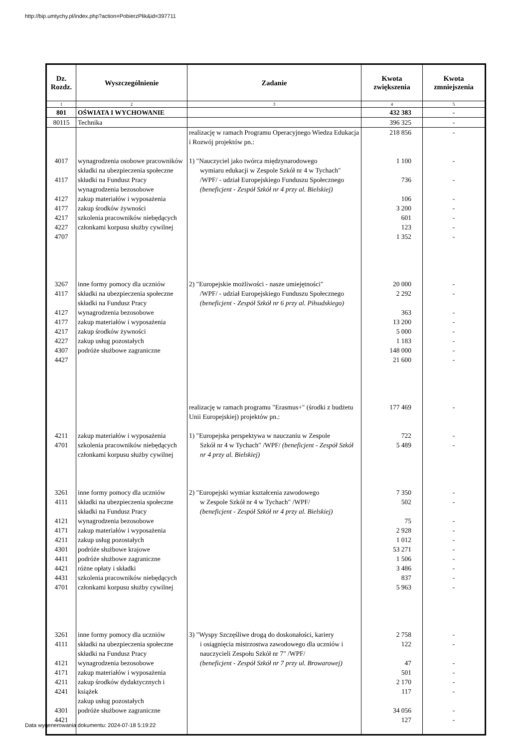http://bip.umtychy.pl/index.php?action=PobierzPlik&id=397711
| Dz. Rozdz. | Wyszczególnienie | Zadanie | Kwota zwiększenia | Kwota zmniejszenia |
| --- | --- | --- | --- | --- |
| 1 | 2 | 3 | 4 | 5 |
| 801 | OŚWIATA I WYCHOWANIE | | 432 383 | - |
| 80115 | Technika | | 396 325 | - |
| | | realizację w ramach Programu Operacyjnego Wiedza Edukacja i Rozwój projektów pn.: | 218 856 | - |
| 4017 4117 4127 4177 4217 4227 4707 | wynagrodzenia osobowe pracowników składki na ubezpieczenia społeczne składki na Fundusz Pracy wynagrodzenia bezosobowe zakup materiałów i wyposażenia zakup środków żywności szkolenia pracowników niebędących członkami korpusu służby cywilnej | 1) "Nauczyciel jako twórca międzynarodowego wymiaru edukacji w Zespole Szkół nr 4 w Tychach" /WPF/ - udział Europejskiego Funduszu Społecznego (beneficjent - Zespół Szkół nr 4 przy al. Bielskiej) | 1 100 736 106 3 200 601 123 1 352 | - - - - - - - |
| 3267 4117 4127 4177 4217 4227 4307 4427 | inne formy pomocy dla uczniów składki na ubezpieczenia społeczne składki na Fundusz Pracy wynagrodzenia bezosobowe zakup materiałów i wyposażenia zakup środków żywności zakup usług pozostałych podróże służbowe zagraniczne | 2) "Europejskie możliwości - nasze umiejętności" /WPF/ - udział Europejskiego Funduszu Społecznego (beneficjent - Zespół Szkół nr 6 przy al. Piłsudskiego) | 20 000 2 292 363 13 200 5 000 1 183 148 000 21 600 | - - - - - - - - |
| | | realizację w ramach programu "Erasmus+" (środki z budżetu Unii Europejskiej) projektów pn.: | 177 469 | - |
| 4211 4701 | zakup materiałów i wyposażenia szkolenia pracowników niebędących członkami korpusu służby cywilnej | 1) "Europejska perspektywa w nauczaniu w Zespole Szkół nr 4 w Tychach" /WPF/ (beneficjent - Zespół Szkół nr 4 przy al. Bielskiej) | 722 5 489 | - - |
| 3261 4111 4121 4171 4211 4301 4411 4421 4431 4701 | inne formy pomocy dla uczniów składki na ubezpieczenia społeczne składki na Fundusz Pracy wynagrodzenia bezosobowe zakup materiałów i wyposażenia zakup usług pozostałych podróże służbowe krajowe podróże służbowe zagraniczne różne opłaty i składki szkolenia pracowników niebędących członkami korpusu służby cywilnej | 2) "Europejski wymiar kształcenia zawodowego w Zespole Szkół nr 4 w Tychach" /WPF/ (beneficjent - Zespół Szkół nr 4 przy al. Bielskiej) | 7 350 502 75 2 928 1 012 53 271 1 506 3 486 837 5 963 | - - - - - - - - - - |
| 3261 4111 4121 4171 4211 4241 4301 4421 | inne formy pomocy dla uczniów składki na ubezpieczenia społeczne składki na Fundusz Pracy wynagrodzenia bezosobowe zakup materiałów i wyposażenia zakup środków dydaktycznych i książek zakup usług pozostałych podróże służbowe zagraniczne | 3) "Wyspy Szczęśliwe drogą do doskonałości, kariery i osiągnięcia mistrzostwa zawodowego dla uczniów i nauczycieli Zespołu Szkół nr 7" /WPF/ (beneficjent - Zespół Szkół nr 7 przy ul. Browarowej) | 2 758 122 47 501 2 170 117 34 056 127 | - - - - - - - - |
Data wygenerowania dokumentu: 2024-07-18 5:19:22